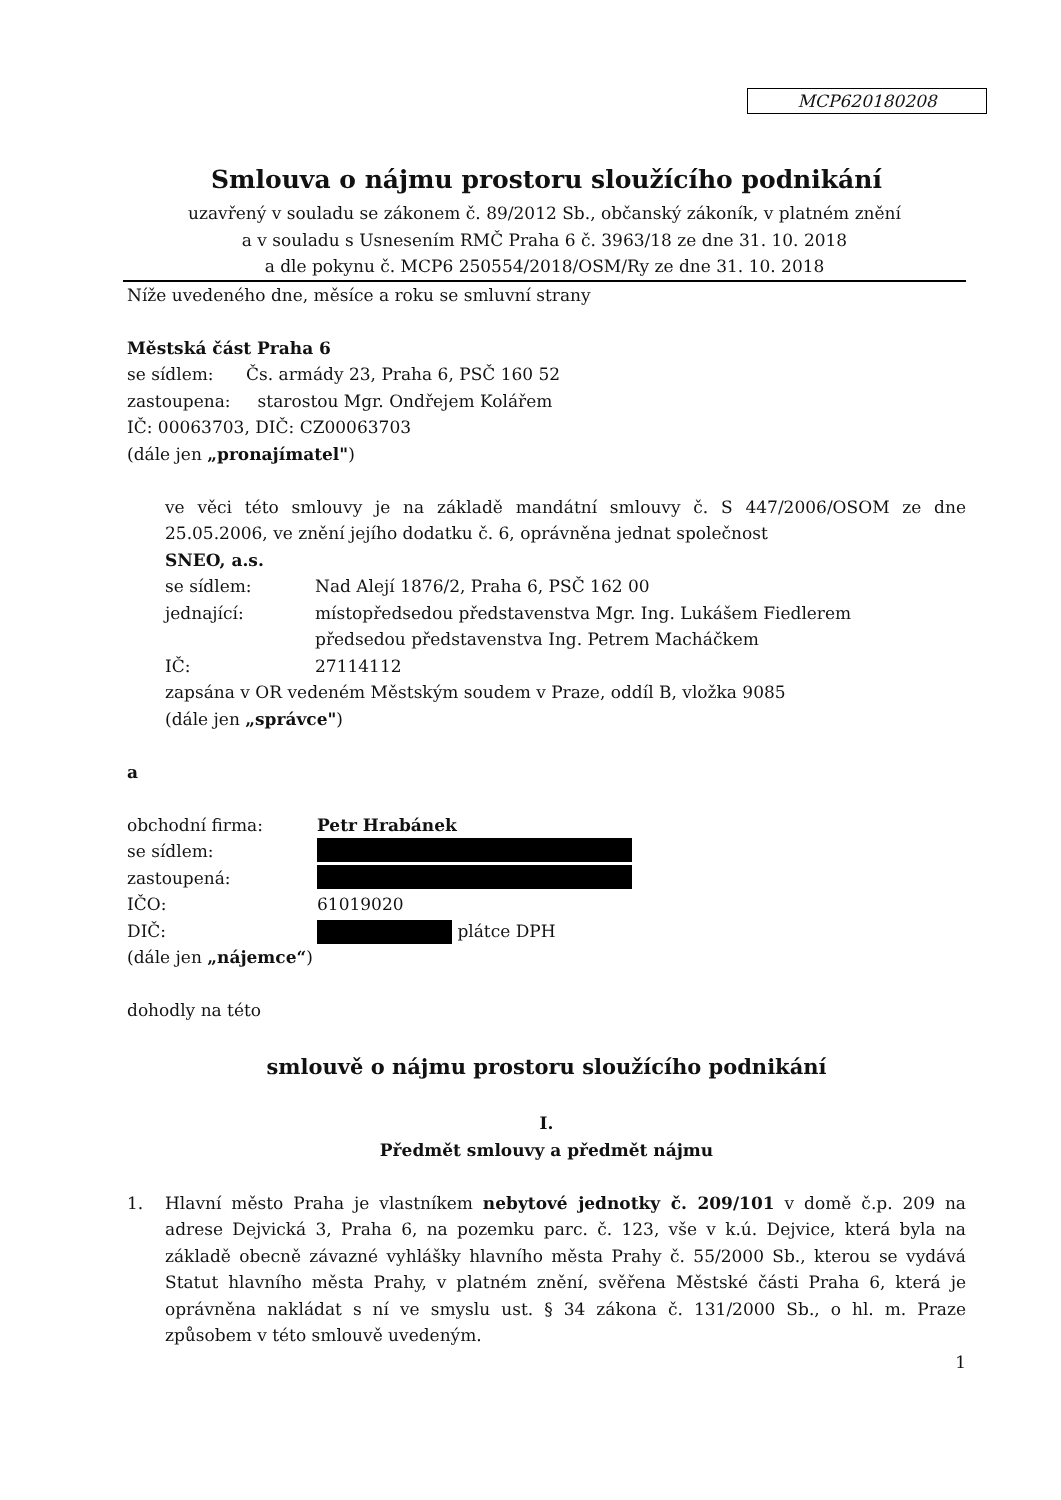MCP620180208
Smlouva o nájmu prostoru sloužícího podnikání
uzavřený v souladu se zákonem č. 89/2012 Sb., občanský zákoník, v platném znění
a v souladu s Usnesením RMČ Praha 6 č. 3963/18 ze dne 31. 10. 2018
a dle pokynu č. MCP6 250554/2018/OSM/Ry ze dne 31. 10. 2018
Níže uvedeného dne, měsíce a roku se smluvní strany
Městská část Praha 6
se sídlem: Čs. armády 23, Praha 6, PSČ 160 52
zastoupena: starostou Mgr. Ondřejem Kolářem
IČ: 00063703, DIČ: CZ00063703
(dále jen „pronajímatel")
ve věci této smlouvy je na základě mandátní smlouvy č. S 447/2006/OSOM ze dne 25.05.2006, ve znění jejího dodatku č. 6, oprávněna jednat společnost
SNEO, a.s.
se sídlem: Nad Alejí 1876/2, Praha 6, PSČ 162 00
jednající: místopředsedou představenstva Mgr. Ing. Lukášem Fiedlerem
předsedou představenstva Ing. Petrem Macháčkem
IČ: 27114112
zapsána v OR vedeném Městským soudem v Praze, oddíl B, vložka 9085
(dále jen „správce")
a
obchodní firma: Petr Hrabánek
se sídlem:
zastoupená:
IČO: 61019020
DIČ: plátce DPH
(dále jen „nájemce“)
dohodly na této
smlouvě o nájmu prostoru sloužícího podnikání
I.
Předmět smlouvy a předmět nájmu
1. Hlavní město Praha je vlastníkem nebytové jednotky č. 209/101 v domě č.p. 209 na adrese Dejvická 3, Praha 6, na pozemku parc. č. 123, vše v k.ú. Dejvice, která byla na základě obecně závazné vyhlášky hlavního města Prahy č. 55/2000 Sb., kterou se vydává Statut hlavního města Prahy, v platném znění, svěřena Městské části Praha 6, která je oprávněna nakládat s ní ve smyslu ust. § 34 zákona č. 131/2000 Sb., o hl. m. Praze způsobem v této smlouvě uvedeným.
1